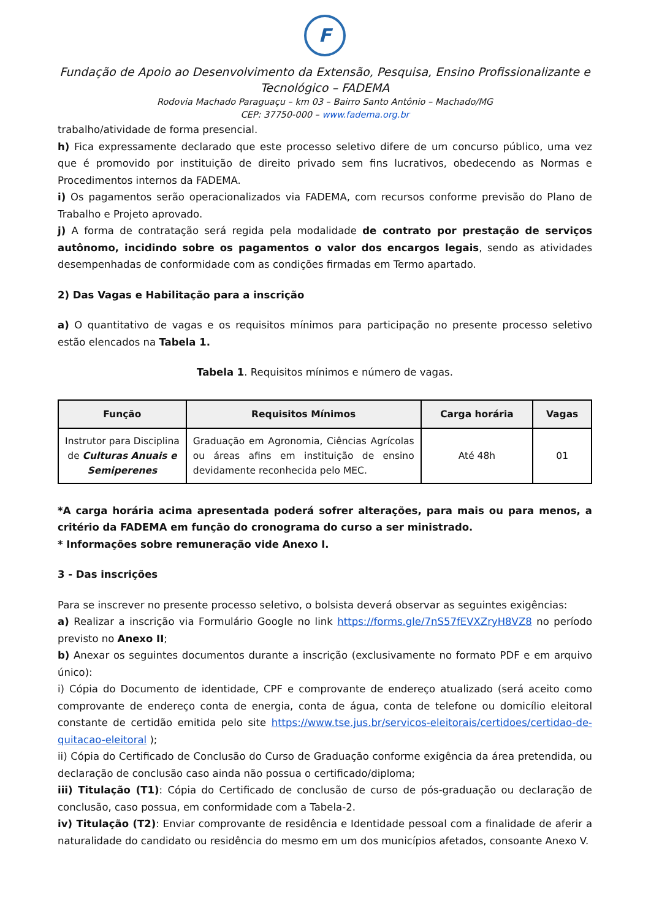F
Fundação de Apoio ao Desenvolvimento da Extensão, Pesquisa, Ensino Profissionalizante e Tecnológico – FADEMA
Rodovia Machado Paraguaçu – km 03 – Bairro Santo Antônio – Machado/MG
CEP: 37750-000 – www.fadema.org.br
trabalho/atividade de forma presencial.
h) Fica expressamente declarado que este processo seletivo difere de um concurso público, uma vez que é promovido por instituição de direito privado sem fins lucrativos, obedecendo as Normas e Procedimentos internos da FADEMA.
i) Os pagamentos serão operacionalizados via FADEMA, com recursos conforme previsão do Plano de Trabalho e Projeto aprovado.
j) A forma de contratação será regida pela modalidade de contrato por prestação de serviços autônomo, incidindo sobre os pagamentos o valor dos encargos legais, sendo as atividades desempenhadas de conformidade com as condições firmadas em Termo apartado.
2) Das Vagas e Habilitação para a inscrição
a) O quantitativo de vagas e os requisitos mínimos para participação no presente processo seletivo estão elencados na Tabela 1.
Tabela 1. Requisitos mínimos e número de vagas.
| Função | Requisitos Mínimos | Carga horária | Vagas |
| --- | --- | --- | --- |
| Instrutor para Disciplina de Culturas Anuais e Semiperenes | Graduação em Agronomia, Ciências Agrícolas ou áreas afins em instituição de ensino devidamente reconhecida pelo MEC. | Até 48h | 01 |
*A carga horária acima apresentada poderá sofrer alterações, para mais ou para menos, a critério da FADEMA em função do cronograma do curso a ser ministrado.
* Informações sobre remuneração vide Anexo I.
3 - Das inscrições
Para se inscrever no presente processo seletivo, o bolsista deverá observar as seguintes exigências:
a) Realizar a inscrição via Formulário Google no link https://forms.gle/7nS57fEVXZryH8VZ8 no período previsto no Anexo II;
b) Anexar os seguintes documentos durante a inscrição (exclusivamente no formato PDF e em arquivo único):
i) Cópia do Documento de identidade, CPF e comprovante de endereço atualizado (será aceito como comprovante de endereço conta de energia, conta de água, conta de telefone ou domicílio eleitoral constante de certidão emitida pelo site https://www.tse.jus.br/servicos-eleitorais/certidoes/certidao-de-quitacao-eleitoral );
ii) Cópia do Certificado de Conclusão do Curso de Graduação conforme exigência da área pretendida, ou declaração de conclusão caso ainda não possua o certificado/diploma;
iii) Titulação (T1): Cópia do Certificado de conclusão de curso de pós-graduação ou declaração de conclusão, caso possua, em conformidade com a Tabela-2.
iv) Titulação (T2): Enviar comprovante de residência e Identidade pessoal com a finalidade de aferir a naturalidade do candidato ou residência do mesmo em um dos municípios afetados, consoante Anexo V.